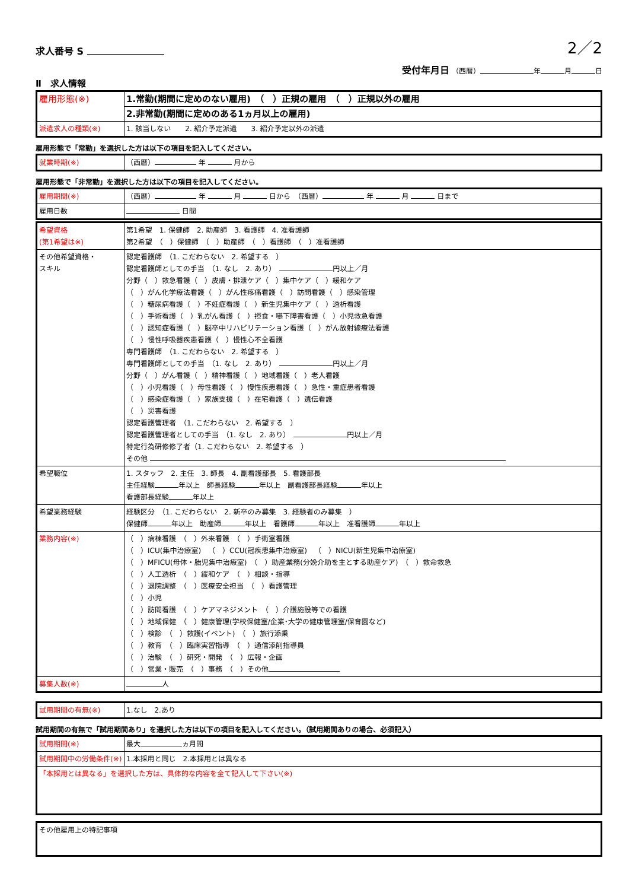求人番号 S
2／2
受付年月日 （西暦） 年 月 日
Ⅱ　求人情報
| 雇用形態(※) | 1.常勤(期間に定めのない雇用) （ ）正規の雇用 （ ）正規以外の雇用 |
| | 2.非常勤(期間に定めのある1ヵ月以上の雇用) |
| 派遣求人の種類(※) | 1. 該当しない 2. 紹介予定派遣 3. 紹介予定以外の派遣 |
雇用形態で「常勤」を選択した方は以下の項目を記入してください。
| 就業時期(※) | （西暦） 年 月から |
雇用形態で「非常勤」を選択した方は以下の項目を記入してください。
| 雇用期間(※) | （西暦） 年 月 日から （西暦） 年 月 日まで |
| 雇用日数 | 日間 |
| 希望資格 (第1希望は※) | 第1希望 1. 保健師 2. 助産師 3. 看護師 4. 准看護師 第2希望 （ ）保健師 （ ）助産師 （ ）看護師 （ ）准看護師 |
| その他希望資格・ スキル | 認定看護師 （1. こだわらない 2. 希望する ） 認定看護師としての手当 （1. なし 2. あり） 円以上／月 分野（ ）救急看護（ ）皮膚・排泄ケア（ ）集中ケア（ ）緩和ケア （ ）がん化学療法看護（ ）がん性疼痛看護（ ）訪問看護（ ）感染管理 （ ）糖尿病看護（ ）不妊症看護（ ）新生児集中ケア（ ）透析看護 （ ）手術看護（ ）乳がん看護（ ）摂食・嚥下障害看護（ ）小児救急看護 （ ）認知症看護（ ）脳卒中リハビリテーション看護（ ）がん放射線療法看護 （ ）慢性呼吸器疾患看護（ ）慢性心不全看護 専門看護師 （1. こだわらない 2. 希望する ） 専門看護師としての手当 （1. なし 2. あり） 円以上／月 分野（ ）がん看護（ ）精神看護（ ）地域看護（ ）老人看護 （ ）小児看護（ ）母性看護（ ）慢性疾患看護（ ）急性・重症患者看護 （ ）感染症看護（ ）家族支援（ ）在宅看護（ ）遺伝看護 （ ）災害看護 認定看護管理者 （1. こだわらない 2. 希望する ） 認定看護管理者としての手当 （1. なし 2. あり） 円以上／月 特定行為研修修了者（1. こだわらない 2. 希望する ） その他 |
| 希望職位 | 1. スタッフ 2. 主任 3. 師長 4. 副看護部長 5. 看護部長 主任経験 年以上 師長経験 年以上 副看護部長経験 年以上 看護部長経験 年以上 |
| 希望業務経験 | 経験区分 （1. こだわらない 2. 新卒のみ募集 3. 経験者のみ募集 ） 保健師 年以上 助産師 年以上 看護師 年以上 准看護師 年以上 |
| 業務内容(※) | （ ）病棟看護 （ ）外来看護 （ ）手術室看護 （ ）ICU(集中治療室) （ ）CCU(冠疾患集中治療室) （ ）NICU(新生児集中治療室) （ ）MFICU(母体・胎児集中治療室) （ ）助産業務(分娩介助を主とする助産ケア) （ ）救命救急 （ ）人工透析 （ ）緩和ケア （ ）相談・指導 （ ）退院調整 （ ）医療安全担当 （ ）看護管理 （ ）小児 （ ）訪問看護 （ ）ケアマネジメント （ ）介護施設等での看護 （ ）地域保健 （ ）健康管理(学校保健室/企業･大学の健康管理室/保育園など) （ ）検診 （ ）救護(イベント) （ ）旅行添乗 （ ）教育 （ ）臨床実習指導 （ ）通信添削指導員 （ ）治験 （ ）研究・開発 （ ）広報・企画 （ ）営業・販売 （ ）事務 （ ）その他 |
| 募集人数(※) | 人 |
| 試用期間の有無(※) | 1.なし 2.あり |
試用期間の有無で「試用期間あり」を選択した方は以下の項目を記入してください。（試用期間ありの場合、必須記入）
| 試用期間(※) | 最大 ヵ月間 |
| 試用期間中の労働条件(※) | 1.本採用と同じ 2.本採用とは異なる |
| 「本採用とは異なる」を選択した方は、具体的な内容を全て記入して下さい(※) | |
| その他雇用上の特記事項 |